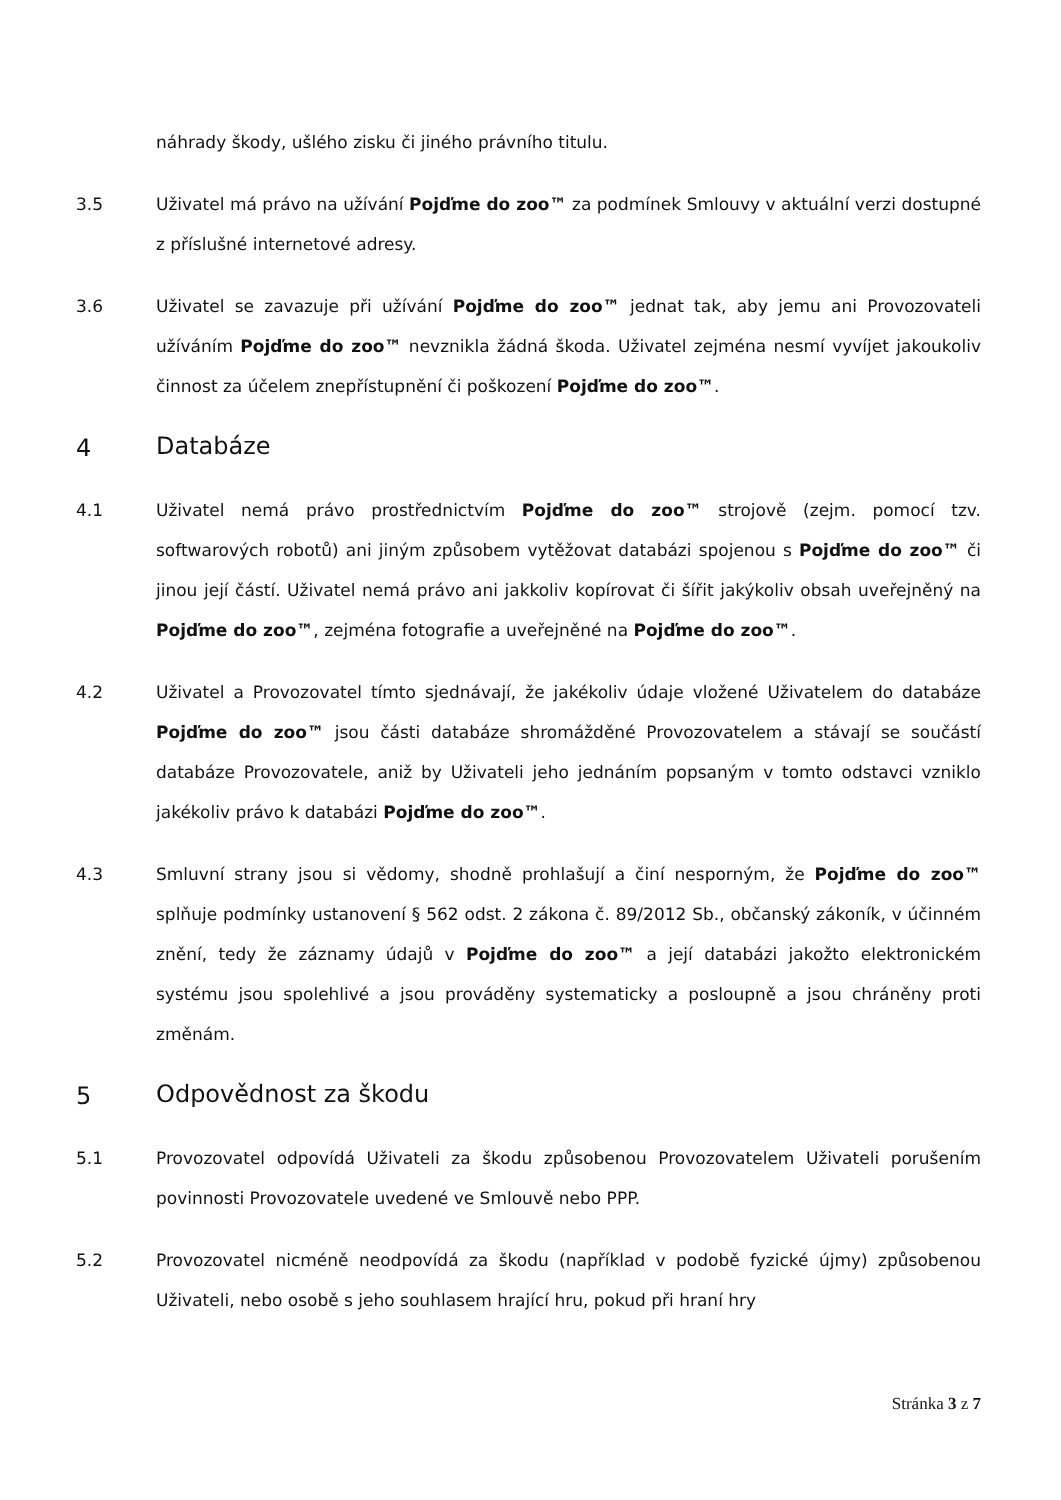náhrady škody, ušlého zisku či jiného právního titulu.
3.5 Uživatel má právo na užívání Pojďme do zoo™ za podmínek Smlouvy v aktuální verzi dostupné z příslušné internetové adresy.
3.6 Uživatel se zavazuje při užívání Pojďme do zoo™ jednat tak, aby jemu ani Provozovateli užíváním Pojďme do zoo™ nevznikla žádná škoda. Uživatel zejména nesmí vyvíjet jakoukoliv činnost za účelem znepřístupnění či poškození Pojďme do zoo™.
4 Databáze
4.1 Uživatel nemá právo prostřednictvím Pojďme do zoo™ strojově (zejm. pomocí tzv. softwarových robotů) ani jiným způsobem vytěžovat databázi spojenou s Pojďme do zoo™ či jinou její částí. Uživatel nemá právo ani jakkoliv kopírovat či šířit jakýkoliv obsah uveřejněný na Pojďme do zoo™, zejména fotografie a uveřejněné na Pojďme do zoo™.
4.2 Uživatel a Provozovatel tímto sjednávají, že jakékoliv údaje vložené Uživatelem do databáze Pojďme do zoo™ jsou části databáze shromážděné Provozovatelem a stávají se součástí databáze Provozovatele, aniž by Uživateli jeho jednáním popsaným v tomto odstavci vzniklo jakékoliv právo k databázi Pojďme do zoo™.
4.3 Smluvní strany jsou si vědomy, shodně prohlašují a činí nesporným, že Pojďme do zoo™ splňuje podmínky ustanovení § 562 odst. 2 zákona č. 89/2012 Sb., občanský zákoník, v účinném znění, tedy že záznamy údajů v Pojďme do zoo™ a její databázi jakožto elektronickém systému jsou spolehlivé a jsou prováděny systematicky a posloupně a jsou chráněny proti změnám.
5 Odpovědnost za škodu
5.1 Provozovatel odpovídá Uživateli za škodu způsobenou Provozovatelem Uživateli porušením povinnosti Provozovatele uvedené ve Smlouvě nebo PPP.
5.2 Provozovatel nicméně neodpovídá za škodu (například v podobě fyzické újmy) způsobenou Uživateli, nebo osobě s jeho souhlasem hrající hru, pokud při hraní hry
Stránka 3 z 7